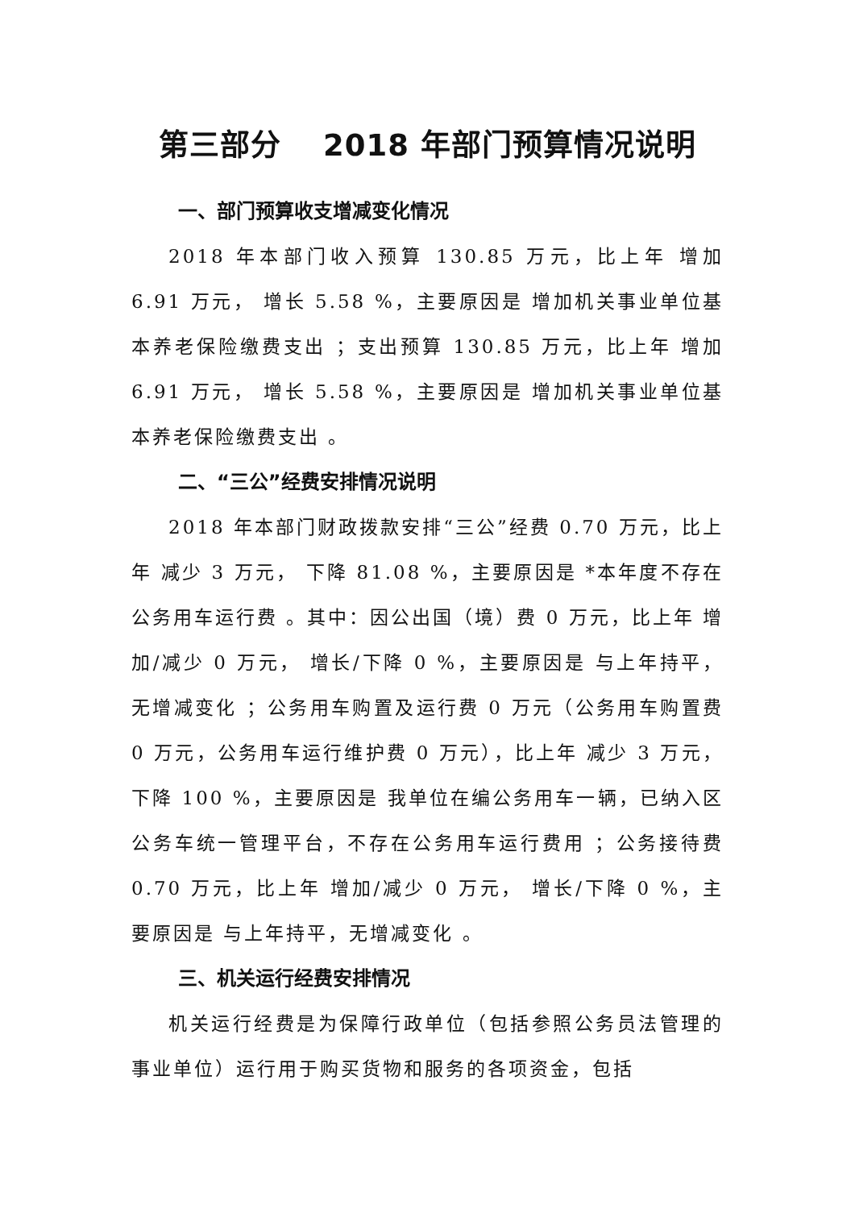第三部分　 2018 年部门预算情况说明
一、部门预算收支增减变化情况
2018 年本部门收入预算 130.85 万元，比上年 增加 6.91 万元， 增长 5.58 %，主要原因是 增加机关事业单位基本养老保险缴费支出 ；支出预算 130.85 万元，比上年 增加 6.91 万元， 增长 5.58 %，主要原因是 增加机关事业单位基本养老保险缴费支出 。
二、“三公”经费安排情况说明
2018 年本部门财政拨款安排“三公”经费 0.70 万元，比上年 减少 3 万元， 下降 81.08 %，主要原因是 *本年度不存在公务用车运行费 。其中：因公出国（境）费 0 万元，比上年 增加/减少 0 万元， 增长/下降 0 %，主要原因是 与上年持平，无增减变化 ；公务用车购置及运行费 0 万元（公务用车购置费 0 万元，公务用车运行维护费 0 万元），比上年 减少 3 万元， 下降 100 %，主要原因是 我单位在编公务用车一辆，已纳入区公务车统一管理平台，不存在公务用车运行费用 ；公务接待费 0.70 万元，比上年 增加/减少 0 万元， 增长/下降 0 %，主要原因是 与上年持平，无增减变化 。
三、机关运行经费安排情况
机关运行经费是为保障行政单位（包括参照公务员法管理的事业单位）运行用于购买货物和服务的各项资金，包括